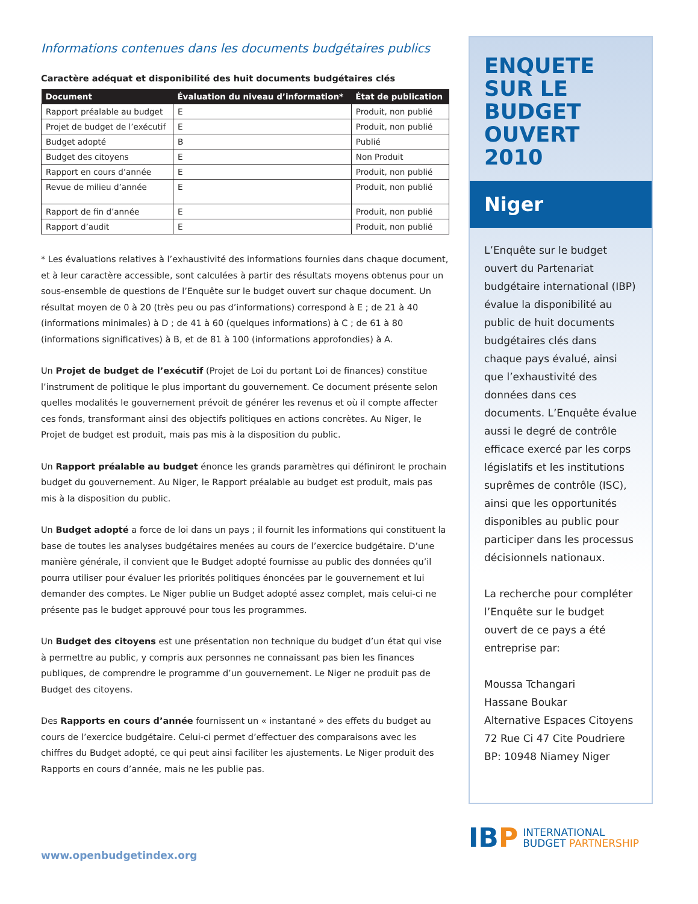Informations contenues dans les documents budgétaires publics
Caractère adéquat et disponibilité des huit documents budgétaires clés
| Document | Évaluation du niveau d’information* | État de publication |
| --- | --- | --- |
| Rapport préalable au budget | E | Produit, non publié |
| Projet de budget de l’exécutif | E | Produit, non publié |
| Budget adopté | B | Publié |
| Budget des citoyens | E | Non Produit |
| Rapport en cours d’année | E | Produit, non publié |
| Revue de milieu d’année | E | Produit, non publié |
| Rapport de fin d’année | E | Produit, non publié |
| Rapport d’audit | E | Produit, non publié |
* Les évaluations relatives à l’exhaustivité des informations fournies dans chaque document, et à leur caractère accessible, sont calculées à partir des résultats moyens obtenus pour un sous-ensemble de questions de l’Enquête sur le budget ouvert sur chaque document. Un résultat moyen de 0 à 20 (très peu ou pas d’informations) correspond à E ; de 21 à 40 (informations minimales) à D ; de 41 à 60 (quelques informations) à C ; de 61 à 80 (informations significatives) à B, et de 81 à 100 (informations approfondies) à A.
Un Projet de budget de l’exécutif (Projet de Loi du portant Loi de finances) constitue l’instrument de politique le plus important du gouvernement. Ce document présente selon quelles modalités le gouvernement prévoit de générer les revenus et où il compte affecter ces fonds, transformant ainsi des objectifs politiques en actions concrètes. Au Niger, le Projet de budget est produit, mais pas mis à la disposition du public.
Un Rapport préalable au budget énonce les grands paramètres qui définiront le prochain budget du gouvernement. Au Niger, le Rapport préalable au budget est produit, mais pas mis à la disposition du public.
Un Budget adopté a force de loi dans un pays ; il fournit les informations qui constituent la base de toutes les analyses budgétaires menées au cours de l’exercice budgétaire. D’une manière générale, il convient que le Budget adopté fournisse au public des données qu’il pourra utiliser pour évaluer les priorités politiques énoncées par le gouvernement et lui demander des comptes. Le Niger publie un Budget adopté assez complet, mais celui-ci ne présente pas le budget approuvé pour tous les programmes.
Un Budget des citoyens est une présentation non technique du budget d’un état qui vise à permettre au public, y compris aux personnes ne connaissant pas bien les finances publiques, de comprendre le programme d’un gouvernement. Le Niger ne produit pas de Budget des citoyens.
Des Rapports en cours d’année fournissent un « instantané » des effets du budget au cours de l’exercice budgétaire. Celui-ci permet d’effectuer des comparaisons avec les chiffres du Budget adopté, ce qui peut ainsi faciliter les ajustements. Le Niger produit des Rapports en cours d’année, mais ne les publie pas.
www.openbudgetindex.org
ENQUETE SUR LE BUDGET OUVERT 2010
Niger
L’Enquête sur le budget ouvert du Partenariat budgétaire international (IBP) évalue la disponibilité au public de huit documents budgétaires clés dans chaque pays évalué, ainsi que l’exhaustivité des données dans ces documents. L’Enquête évalue aussi le degré de contrôle efficace exercé par les corps législatifs et les institutions suprêmes de contrôle (ISC), ainsi que les opportunités disponibles au public pour participer dans les processus décisionnels nationaux.
La recherche pour compléter l’Enquête sur le budget ouvert de ce pays a été entreprise par:
Moussa Tchangari
Hassane Boukar
Alternative Espaces Citoyens
72 Rue Ci 47 Cite Poudriere
BP: 10948 Niamey Niger
IB P INTERNATIONAL
BUDGET PARTNERSHIP